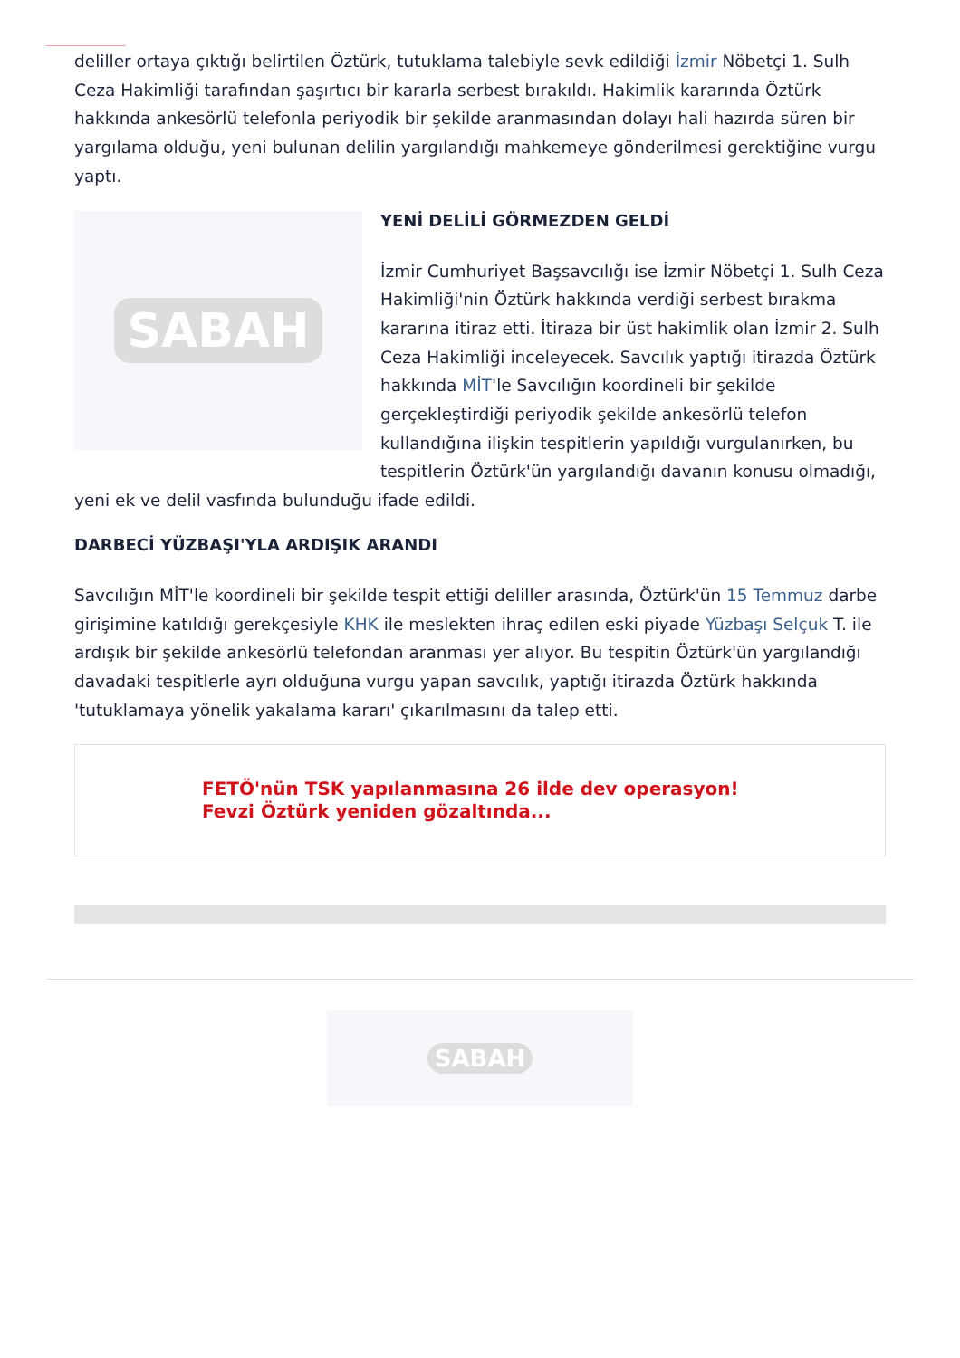deliller ortaya çıktığı belirtilen Öztürk, tutuklama talebiyle sevk edildiği İzmir Nöbetçi 1. Sulh Ceza Hakimliği tarafından şaşırtıcı bir kararla serbest bırakıldı. Hakimlik kararında Öztürk hakkında ankesörlü telefonla periyodik bir şekilde aranmasından dolayı hali hazırda süren bir yargılama olduğu, yeni bulunan delilin yargılandığı mahkemeye gönderilmesi gerektiğine vurgu yaptı.
SABAH
YENİ DELİLİ GÖRMEZDEN GELDİ
İzmir Cumhuriyet Başsavcılığı ise İzmir Nöbetçi 1. Sulh Ceza Hakimliği'nin Öztürk hakkında verdiği serbest bırakma kararına itiraz etti. İtiraza bir üst hakimlik olan İzmir 2. Sulh Ceza Hakimliği inceleyecek. Savcılık yaptığı itirazda Öztürk hakkında MİT'le Savcılığın koordineli bir şekilde gerçekleştirdiği periyodik şekilde ankesörlü telefon kullandığına ilişkin tespitlerin yapıldığı vurgulanırken, bu tespitlerin Öztürk'ün yargılandığı davanın konusu olmadığı, yeni ek ve delil vasfında bulunduğu ifade edildi.
DARBECİ YÜZBAŞI'YLA ARDIŞIK ARANDI
Savcılığın MİT'le koordineli bir şekilde tespit ettiği deliller arasında, Öztürk'ün 15 Temmuz darbe girişimine katıldığı gerekçesiyle KHK ile meslekten ihraç edilen eski piyade Yüzbaşı Selçuk T. ile ardışık bir şekilde ankesörlü telefondan aranması yer alıyor. Bu tespitin Öztürk'ün yargılandığı davadaki tespitlerle ayrı olduğuna vurgu yapan savcılık, yaptığı itirazda Öztürk hakkında 'tutuklamaya yönelik yakalama kararı' çıkarılmasını da talep etti.
FETÖ'nün TSK yapılanmasına 26 ilde dev operasyon! Fevzi Öztürk yeniden gözaltında...
SABAH